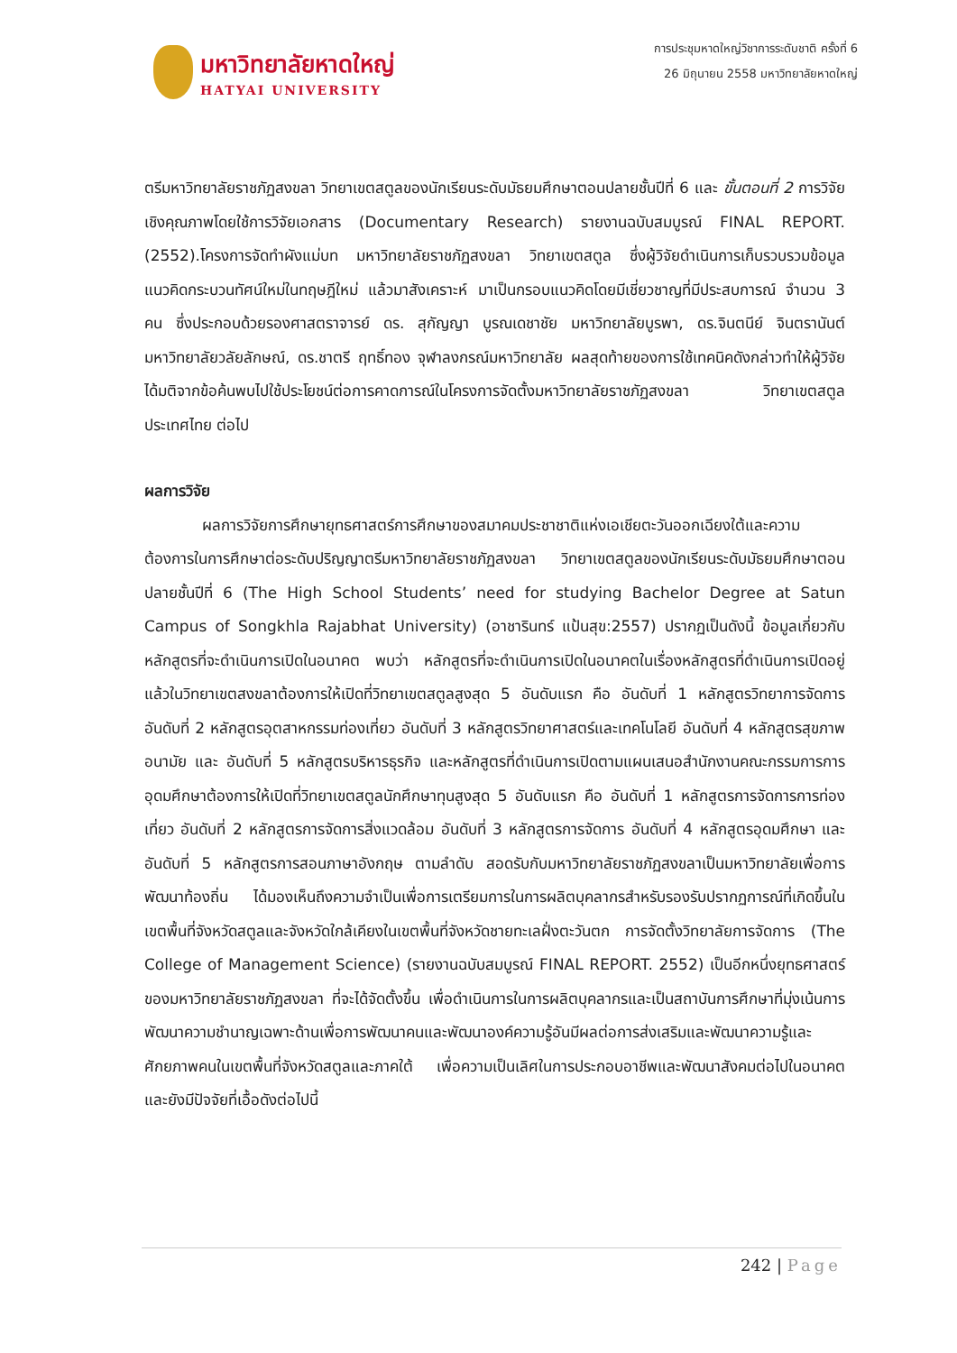มหาวิทยาลัยหาดใหญ่
HATYAI UNIVERSITY
การประชุมหาดใหญ่วิชาการระดับชาติ ครั้งที่ 6
26 มิถุนายน 2558 มหาวิทยาลัยหาดใหญ่
ตรีมหาวิทยาลัยราชภัฏสงขลา วิทยาเขตสตูลของนักเรียนระดับมัธยมศึกษาตอนปลายชั้นปีที่ 6 และ ขั้นตอนที่ 2 การวิจัยเชิงคุณภาพโดยใช้การวิจัยเอกสาร (Documentary Research) รายงานฉบับสมบูรณ์ FINAL REPORT. (2552).โครงการจัดทำผังแม่บท มหาวิทยาลัยราชภัฏสงขลา วิทยาเขตสตูล ซึ่งผู้วิจัยดำเนินการเก็บรวบรวมข้อมูลแนวคิดกระบวนทัศน์ใหม่ในทฤษฎีใหม่ แล้วมาสังเคราะห์ มาเป็นกรอบแนวคิดโดยมีเชี่ยวชาญที่มีประสบการณ์ จำนวน 3 คน ซึ่งประกอบด้วยรองศาสตราจารย์ ดร. สุกัญญา บูรณเดชาชัย มหาวิทยาลัยบูรพา, ดร.จินตนีย์ จินตรานันต์ มหาวิทยาลัยวลัยลักษณ์, ดร.ชาตรี ฤทธิ์ทอง จุฬาลงกรณ์มหาวิทยาลัย ผลสุดท้ายของการใช้เทคนิคดังกล่าวทำให้ผู้วิจัยได้มติจากข้อค้นพบไปใช้ประโยชน์ต่อการคาดการณ์ในโครงการจัดตั้งมหาวิทยาลัยราชภัฏสงขลา วิทยาเขตสตูล ประเทศไทย ต่อไป
ผลการวิจัย
ผลการวิจัยการศึกษายุทธศาสตร์การศึกษาของสมาคมประชาชาติแห่งเอเชียตะวันออกเฉียงใต้และความต้องการในการศึกษาต่อระดับปริญญาตรีมหาวิทยาลัยราชภัฏสงขลา วิทยาเขตสตูลของนักเรียนระดับมัธยมศึกษาตอนปลายชั้นปีที่ 6 (The High School Students’ need for studying Bachelor Degree at Satun Campus of Songkhla Rajabhat University) (อาชารินทร์ แป้นสุข:2557) ปรากฏเป็นดังนี้ ข้อมูลเกี่ยวกับหลักสูตรที่จะดำเนินการเปิดในอนาคต พบว่า หลักสูตรที่จะดำเนินการเปิดในอนาคตในเรื่องหลักสูตรที่ดำเนินการเปิดอยู่แล้วในวิทยาเขตสงขลาต้องการให้เปิดที่วิทยาเขตสตูลสูงสุด 5 อันดับแรก คือ อันดับที่ 1 หลักสูตรวิทยาการจัดการ อันดับที่ 2 หลักสูตรอุตสาหกรรมท่องเที่ยว อันดับที่ 3 หลักสูตรวิทยาศาสตร์และเทคโนโลยี อันดับที่ 4 หลักสูตรสุขภาพอนามัย และ อันดับที่ 5 หลักสูตรบริหารธุรกิจ และหลักสูตรที่ดำเนินการเปิดตามแผนเสนอสำนักงานคณะกรรมการการอุดมศึกษาต้องการให้เปิดที่วิทยาเขตสตูลนักศึกษาทุนสูงสุด 5 อันดับแรก คือ อันดับที่ 1 หลักสูตรการจัดการการท่องเที่ยว อันดับที่ 2 หลักสูตรการจัดการสิ่งแวดล้อม อันดับที่ 3 หลักสูตรการจัดการ อันดับที่ 4 หลักสูตรอุดมศึกษา และ อันดับที่ 5 หลักสูตรการสอนภาษาอังกฤษ ตามลำดับ สอดรับกับมหาวิทยาลัยราชภัฏสงขลาเป็นมหาวิทยาลัยเพื่อการพัฒนาท้องถิ่น ได้มองเห็นถึงความจำเป็นเพื่อการเตรียมการในการผลิตบุคลากรสำหรับรองรับปรากฏการณ์ที่เกิดขึ้นในเขตพื้นที่จังหวัดสตูลและจังหวัดใกล้เคียงในเขตพื้นที่จังหวัดชายทะเลฝั่งตะวันตก การจัดตั้งวิทยาลัยการจัดการ (The College of Management Science) (รายงานฉบับสมบูรณ์ FINAL REPORT. 2552) เป็นอีกหนึ่งยุทธศาสตร์ของมหาวิทยาลัยราชภัฏสงขลา ที่จะได้จัดตั้งขึ้น เพื่อดำเนินการในการผลิตบุคลากรและเป็นสถาบันการศึกษาที่มุ่งเน้นการพัฒนาความชำนาญเฉพาะด้านเพื่อการพัฒนาคนและพัฒนาองค์ความรู้อันมีผลต่อการส่งเสริมและพัฒนาความรู้และศักยภาพคนในเขตพื้นที่จังหวัดสตูลและภาคใต้ เพื่อความเป็นเลิศในการประกอบอาชีพและพัฒนาสังคมต่อไปในอนาคต และยังมีปัจจัยที่เอื้อดังต่อไปนี้
242 | Page